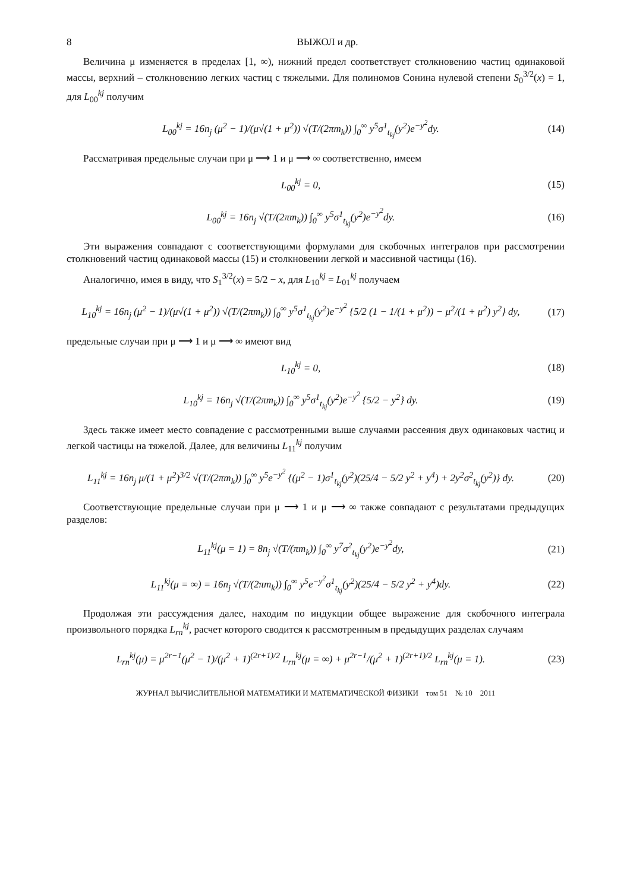8 ВЫЖОЛ и др.
Величина μ изменяется в пределах [1, ∞), нижний предел соответствует столкновению частиц одинаковой массы, верхний – столкновению легких частиц с тяжелыми. Для полиномов Сонина нулевой степени S<sub>0</sub><sup>3/2</sup>(x) = 1, для L<sub>00</sub><sup>kj</sup> получим
L<sub>00</sub><sup>kj</sup> = 16n<sub>j</sub> (μ<sup>2</sup> − 1)/(μ√(1 + μ<sup>2</sup>)) √(T/(2πm<sub>k</sub>)) ∫<sub>0</sub><sup>∞</sup> y<sup>5</sup>σ<sup>1</sup><sub>t<sub>kj</sub></sub>(y<sup>2</sup>)e<sup>−y<sup>2</sup></sup>dy.
(14)
Рассматривая предельные случаи при μ ⟶ 1 и μ ⟶ ∞ соответственно, имеем
L<sub>00</sub><sup>kj</sup> = 0, (15)
L<sub>00</sub><sup>kj</sup> = 16n<sub>j</sub> √(T/(2πm<sub>k</sub>)) ∫<sub>0</sub><sup>∞</sup> y<sup>5</sup>σ<sup>1</sup><sub>t<sub>kj</sub></sub>(y<sup>2</sup>)e<sup>−y<sup>2</sup></sup>dy.
(16)
Эти выражения совпадают с соответствующими формулами для скобочных интегралов при рассмотрении столкновений частиц одинаковой массы (15) и столкновении легкой и массивной частицы (16).
Аналогично, имея в виду, что S<sub>1</sub><sup>3/2</sup>(x) = 5/2 − x, для L<sub>10</sub><sup>kj</sup> = L<sub>01</sub><sup>kj</sup> получаем
L<sub>10</sub><sup>kj</sup> = 16n<sub>j</sub> (μ<sup>2</sup> − 1)/(μ√(1 + μ<sup>2</sup>)) √(T/(2πm<sub>k</sub>)) ∫<sub>0</sub><sup>∞</sup> y<sup>5</sup>σ<sup>1</sup><sub>t<sub>kj</sub></sub>(y<sup>2</sup>)e<sup>−y<sup>2</sup></sup> {5/2 (1 − 1/(1 + μ<sup>2</sup>)) − μ<sup>2</sup>/(1 + μ<sup>2</sup>) y<sup>2</sup>} dy,
(17)
предельные случаи при μ ⟶ 1 и μ ⟶ ∞ имеют вид
L<sub>10</sub><sup>kj</sup> = 0, (18)
L<sub>10</sub><sup>kj</sup> = 16n<sub>j</sub> √(T/(2πm<sub>k</sub>)) ∫<sub>0</sub><sup>∞</sup> y<sup>5</sup>σ<sup>1</sup><sub>t<sub>kj</sub></sub>(y<sup>2</sup>)e<sup>−y<sup>2</sup></sup> {5/2 − y<sup>2</sup>} dy.
(19)
Здесь также имеет место совпадение с рассмотренными выше случаями рассеяния двух одинаковых частиц и легкой частицы на тяжелой. Далее, для величины L<sub>11</sub><sup>kj</sup> получим
L<sub>11</sub><sup>kj</sup> = 16n<sub>j</sub> μ/(1 + μ<sup>2</sup>)<sup>3/2</sup> √(T/(2πm<sub>k</sub>)) ∫<sub>0</sub><sup>∞</sup> y<sup>5</sup>e<sup>−y<sup>2</sup></sup> {(μ<sup>2</sup> − 1)σ<sup>1</sup><sub>t<sub>kj</sub></sub>(y<sup>2</sup>)(25/4 − 5/2 y<sup>2</sup> + y<sup>4</sup>) + 2y<sup>2</sup>σ<sup>2</sup><sub>t<sub>kj</sub></sub>(y<sup>2</sup>)} dy.
(20)
Соответствующие предельные случаи при μ ⟶ 1 и μ ⟶ ∞ также совпадают с результатами предыдущих разделов:
L<sub>11</sub><sup>kj</sup>(μ = 1) = 8n<sub>j</sub> √(T/(πm<sub>k</sub>)) ∫<sub>0</sub><sup>∞</sup> y<sup>7</sup>σ<sup>2</sup><sub>t<sub>kj</sub></sub>(y<sup>2</sup>)e<sup>−y<sup>2</sup></sup>dy,
(21)
L<sub>11</sub><sup>kj</sup>(μ = ∞) = 16n<sub>j</sub> √(T/(2πm<sub>k</sub>)) ∫<sub>0</sub><sup>∞</sup> y<sup>5</sup>e<sup>−y<sup>2</sup></sup>σ<sup>1</sup><sub>t<sub>kj</sub></sub>(y<sup>2</sup>)(25/4 − 5/2 y<sup>2</sup> + y<sup>4</sup>)dy.
(22)
Продолжая эти рассуждения далее, находим по индукции общее выражение для скобочного интеграла произвольного порядка L<sub>rn</sub><sup>kj</sup>, расчет которого сводится к рассмотренным в предыдущих разделах случаям
L<sub>rn</sub><sup>kj</sup>(μ) = μ<sup>2r−1</sup>(μ<sup>2</sup> − 1)/(μ<sup>2</sup> + 1)<sup>(2r+1)/2</sup> L<sub>rn</sub><sup>kj</sup>(μ = ∞) + μ<sup>2r−1</sup>/(μ<sup>2</sup> + 1)<sup>(2r+1)/2</sup> L<sub>rn</sub><sup>kj</sup>(μ = 1).
(23)
ЖУРНАЛ ВЫЧИСЛИТЕЛЬНОЙ МАТЕМАТИКИ И МАТЕМАТИЧЕСКОЙ ФИЗИКИ том 51 № 10 2011